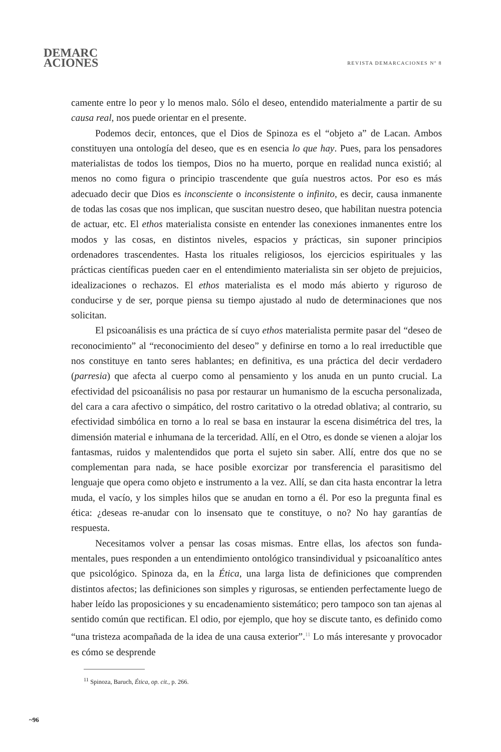DEMARC
ACIONES
REVISTA DEMARCACIONES Nº 8
camente entre lo peor y lo menos malo. Sólo el deseo, entendido materialmente a partir de su causa real, nos puede orientar en el presente.
Podemos decir, entonces, que el Dios de Spinoza es el “objeto a” de Lacan. Ambos constituyen una ontología del deseo, que es en esencia lo que hay. Pues, para los pensadores materialistas de todos los tiempos, Dios no ha muerto, porque en realidad nunca existió; al menos no como figura o principio trascendente que guía nuestros actos. Por eso es más adecuado decir que Dios es inconsciente o inconsistente o infinito, es decir, causa inmanente de todas las cosas que nos implican, que suscitan nuestro deseo, que habilitan nuestra potencia de actuar, etc. El ethos materialista consiste en entender las conexiones inmanentes entre los modos y las cosas, en distintos niveles, espacios y prácticas, sin suponer principios ordenadores trascendentes. Hasta los rituales religiosos, los ejercicios espirituales y las prácticas científicas pueden caer en el entendimiento materialista sin ser objeto de prejuicios, idealizaciones o rechazos. El ethos materialista es el modo más abierto y riguroso de conducirse y de ser, porque piensa su tiempo ajustado al nudo de determinaciones que nos solicitan.
El psicoanálisis es una práctica de sí cuyo ethos materialista permite pasar del “deseo de reconocimiento” al “reconocimiento del deseo” y definirse en torno a lo real irreductible que nos constituye en tanto seres hablantes; en definitiva, es una práctica del decir verdadero (parresia) que afecta al cuerpo como al pensamiento y los anuda en un punto crucial. La efectividad del psicoanálisis no pasa por restaurar un humanismo de la escucha personalizada, del cara a cara afectivo o simpático, del rostro caritativo o la otredad oblativa; al contrario, su efectividad simbólica en torno a lo real se basa en instaurar la escena disimétrica del tres, la dimensión material e inhumana de la terceridad. Allí, en el Otro, es donde se vienen a alojar los fantasmas, ruidos y malentendidos que porta el sujeto sin saber. Allí, entre dos que no se complementan para nada, se hace posible exorcizar por transferencia el parasitismo del lenguaje que opera como objeto e instrumento a la vez. Allí, se dan cita hasta encontrar la letra muda, el vacío, y los simples hilos que se anudan en torno a él. Por eso la pregunta final es ética: ¿deseas re-anudar con lo insensato que te constituye, o no? No hay garantías de respuesta.
Necesitamos volver a pensar las cosas mismas. Entre ellas, los afectos son funda-mentales, pues responden a un entendimiento ontológico transindividual y psicoanalítico antes que psicológico. Spinoza da, en la Ética, una larga lista de definiciones que comprenden distintos afectos; las definiciones son simples y rigurosas, se entienden perfectamente luego de haber leído las proposiciones y su encadenamiento sistemático; pero tampoco son tan ajenas al sentido común que rectifican. El odio, por ejemplo, que hoy se discute tanto, es definido como “una tristeza acompañada de la idea de una causa exterior”.<sup>11</sup> Lo más interesante y provocador es cómo se desprende
<sup>11</sup> Spinoza, Baruch, Ética, op. cit., p. 266.
~96